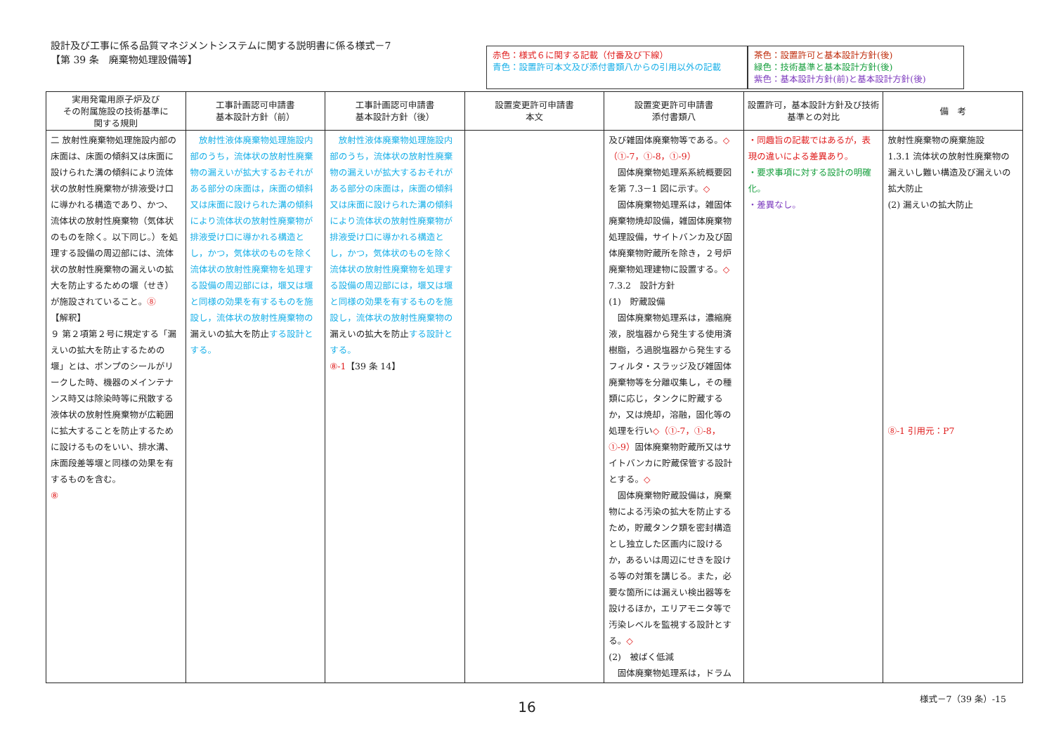設計及び工事に係る品質マネジメントシステムに関する説明書に係る様式－7
【第 39 条　廃棄物処理設備等】
赤色：様式６に関する記載（付番及び下線）
青色：設置許可本文及び添付書類八からの引用以外の記載
茶色：設置許可と基本設計方針(後)
緑色：技術基準と基本設計方針(後)
紫色：基本設計方針(前)と基本設計方針(後)
| 実用発電用原子炉及び その附属施設の技術基準に 関する規則 | 工事計画認可申請書 基本設計方針（前） | 工事計画認可申請書 基本設計方針（後） | 設置変更許可申請書 本文 | 設置変更許可申請書 添付書類八 | 設置許可，基本設計方針及び技術基準との対比 | 備 考 |
| --- | --- | --- | --- | --- | --- | --- |
| 二 放射性廃棄物処理施設内部の床面は、床面の傾斜又は床面に設けられた溝の傾斜により流体状の放射性廃棄物が排液受け口に導かれる構造であり、かつ、流体状の放射性廃棄物（気体状のものを除く。以下同じ。）を処理する設備の周辺部には、流体状の放射性廃棄物の漏えいの拡大を防止するための堰（せき）が施設されていること。 ⑧ 【解釈】 ９ 第２項第２号に規定する「漏えいの拡大を防止するための堰」とは、ポンプのシールがリークした時、機器のメインテナンス時又は除染時等に飛散する液体状の放射性廃棄物が広範囲に拡大することを防止するために設けるものをいい、排水溝、床面段差等堰と同様の効果を有するものを含む。 ⑧ | 放射性液体廃棄物処理施設内部のうち，流体状の放射性廃棄物の漏えいが拡大するおそれがある部分の床面は，床面の傾斜又は床面に設けられた溝の傾斜により流体状の放射性廃棄物が排液受け口に導かれる構造とし，かつ，気体状のものを除く流体状の放射性廃棄物を処理する設備の周辺部には，堰又は堰と同様の効果を有するものを施設し，流体状の放射性廃棄物の 漏えいの拡大を防止 する設計とする。 | 放射性液体廃棄物処理施設内部のうち，流体状の放射性廃棄物の漏えいが拡大するおそれがある部分の床面は，床面の傾斜又は床面に設けられた溝の傾斜により流体状の放射性廃棄物が排液受け口に導かれる構造とし，かつ，気体状のものを除く流体状の放射性廃棄物を処理する設備の周辺部には，堰又は堰と同様の効果を有するものを施設し，流体状の放射性廃棄物の 漏えいの拡大を防止 する設計とする。 ⑧-1 【39 条 14】 | | 及び雑固体廃棄物等である。 ◇ （①-7，①-8，①-9） 固体廃棄物処理系系統概要図を第 7.3－1 図に示す。 ◇ 固体廃棄物処理系は，雑固体廃棄物焼却設備，雑固体廃棄物処理設備，サイトバンカ及び固体廃棄物貯蔵所を除き，２号炉廃棄物処理建物に設置する。 ◇ 7.3.2 設計方針 (1) 貯蔵設備 固体廃棄物処理系は，濃縮廃液，脱塩器から発生する使用済樹脂，ろ過脱塩器から発生するフィルタ・スラッジ及び雑固体廃棄物等を分離収集し，その種類に応じ，タンクに貯蔵するか，又は焼却，溶融，固化等の処理を行い ◇（①-7，①-8，①-9） 固体廃棄物貯蔵所又はサイトバンカに貯蔵保管する設計とする。 ◇ 固体廃棄物貯蔵設備は，廃棄物による汚染の拡大を防止するため，貯蔵タンク類を密封構造とし独立した区画内に設けるか，あるいは周辺にせきを設ける等の対策を講じる。また，必要な箇所には漏えい検出器等を設けるほか，エリアモニタ等で汚染レベルを監視する設計とする。 ◇ (2) 被ばく低減 固体廃棄物処理系は，ドラム | ・同趣旨の記載ではあるが，表現の違いによる差異あり。 ・要求事項に対する設計の明確化。 ・差異なし。 | 放射性廃棄物の廃棄施設 1.3.1 流体状の放射性廃棄物の漏えいし難い構造及び漏えいの拡大防止 (2) 漏えいの拡大防止 ⑧-1 引用元：P7 |
様式－7（39 条）-15
16